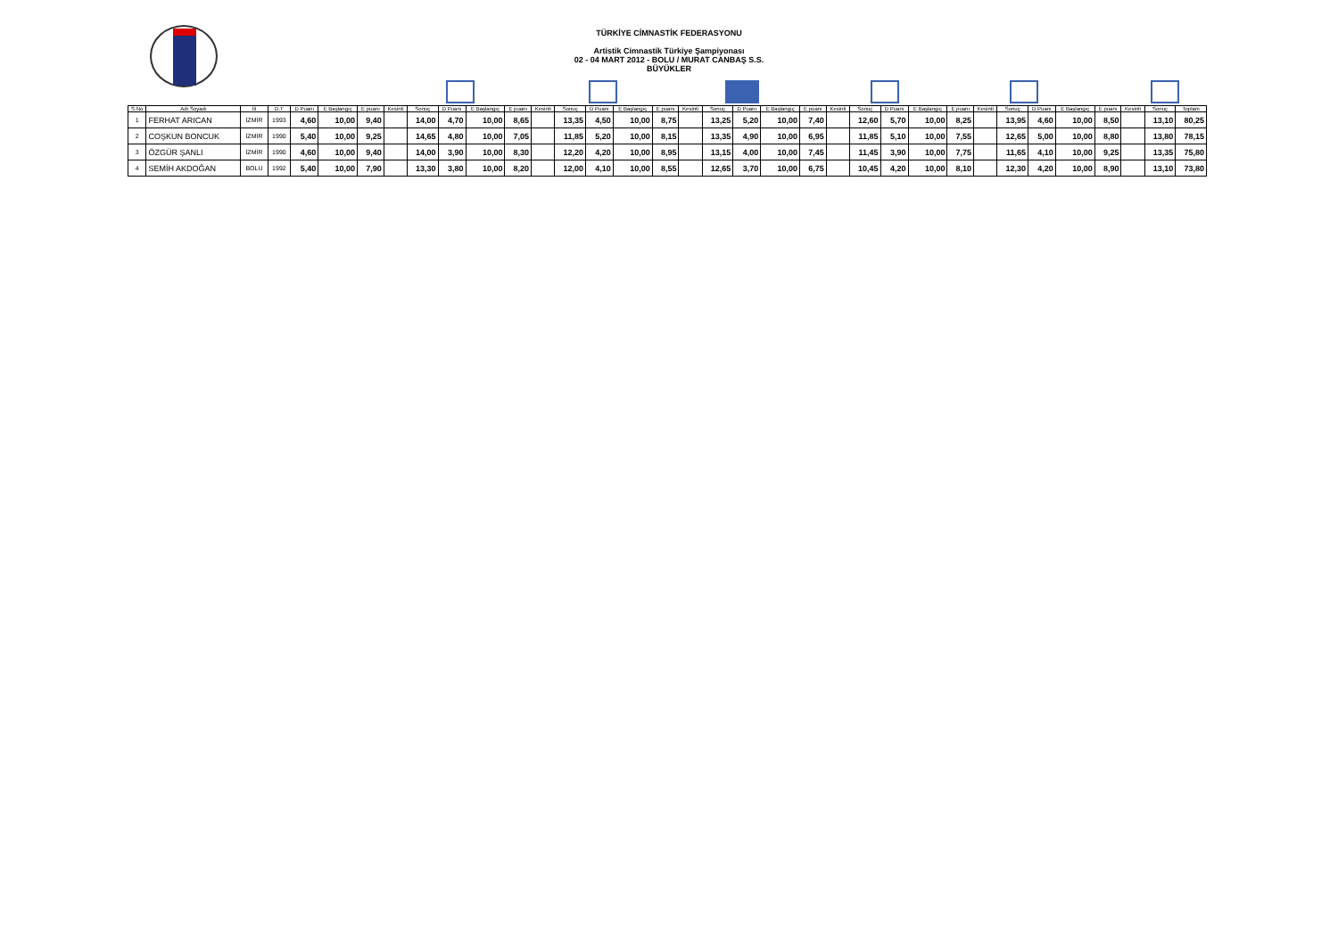TÜRKİYE CİMNASTİK FEDERASYONU
Artistik Cimnastik Türkiye Şampiyonası
02 - 04 MART 2012 - BOLU / MURAT CANBAŞ S.S.
BÜYÜKLER
| S.No | Adı Soyadı | İli | D.T | D Puanı | E Başlangıç | E puanı | Kesinti | Sonuç | D Puanı | E Başlangıç | E puanı | Kesinti | Sonuç | D Puanı | E Başlangıç | E puanı | Kesinti | Sonuç | D Puanı | E Başlangıç | E puanı | Kesinti | Sonuç | D Puanı | E Başlangıç | E puanı | Kesinti | Sonuç | D Puanı | E Başlangıç | E puanı | Kesinti | Sonuç | Toplam |
| --- | --- | --- | --- | --- | --- | --- | --- | --- | --- | --- | --- | --- | --- | --- | --- | --- | --- | --- | --- | --- | --- | --- | --- | --- | --- | --- | --- | --- | --- | --- | --- | --- | --- | --- |
| 1 | FERHAT ARICAN | İZMİR | 1993 | 4,60 | 10,00 | 9,40 | | 14,00 | 4,70 | 10,00 | 8,65 | | 13,35 | 4,50 | 10,00 | 8,75 | | 13,25 | 5,20 | 10,00 | 7,40 | | 12,60 | 5,70 | 10,00 | 8,25 | | 13,95 | 4,60 | 10,00 | 8,50 | | 13,10 | 80,25 |
| 2 | COŞKUN BONCUK | İZMİR | 1990 | 5,40 | 10,00 | 9,25 | | 14,65 | 4,80 | 10,00 | 7,05 | | 11,85 | 5,20 | 10,00 | 8,15 | | 13,35 | 4,90 | 10,00 | 6,95 | | 11,85 | 5,10 | 10,00 | 7,55 | | 12,65 | 5,00 | 10,00 | 8,80 | | 13,80 | 78,15 |
| 3 | ÖZGÜR ŞANLI | İZMİR | 1990 | 4,60 | 10,00 | 9,40 | | 14,00 | 3,90 | 10,00 | 8,30 | | 12,20 | 4,20 | 10,00 | 8,95 | | 13,15 | 4,00 | 10,00 | 7,45 | | 11,45 | 3,90 | 10,00 | 7,75 | | 11,65 | 4,10 | 10,00 | 9,25 | | 13,35 | 75,80 |
| 4 | SEMİH AKDOĞAN | BOLU | 1992 | 5,40 | 10,00 | 7,90 | | 13,30 | 3,80 | 10,00 | 8,20 | | 12,00 | 4,10 | 10,00 | 8,55 | | 12,65 | 3,70 | 10,00 | 6,75 | | 10,45 | 4,20 | 10,00 | 8,10 | | 12,30 | 4,20 | 10,00 | 8,90 | | 13,10 | 73,80 |